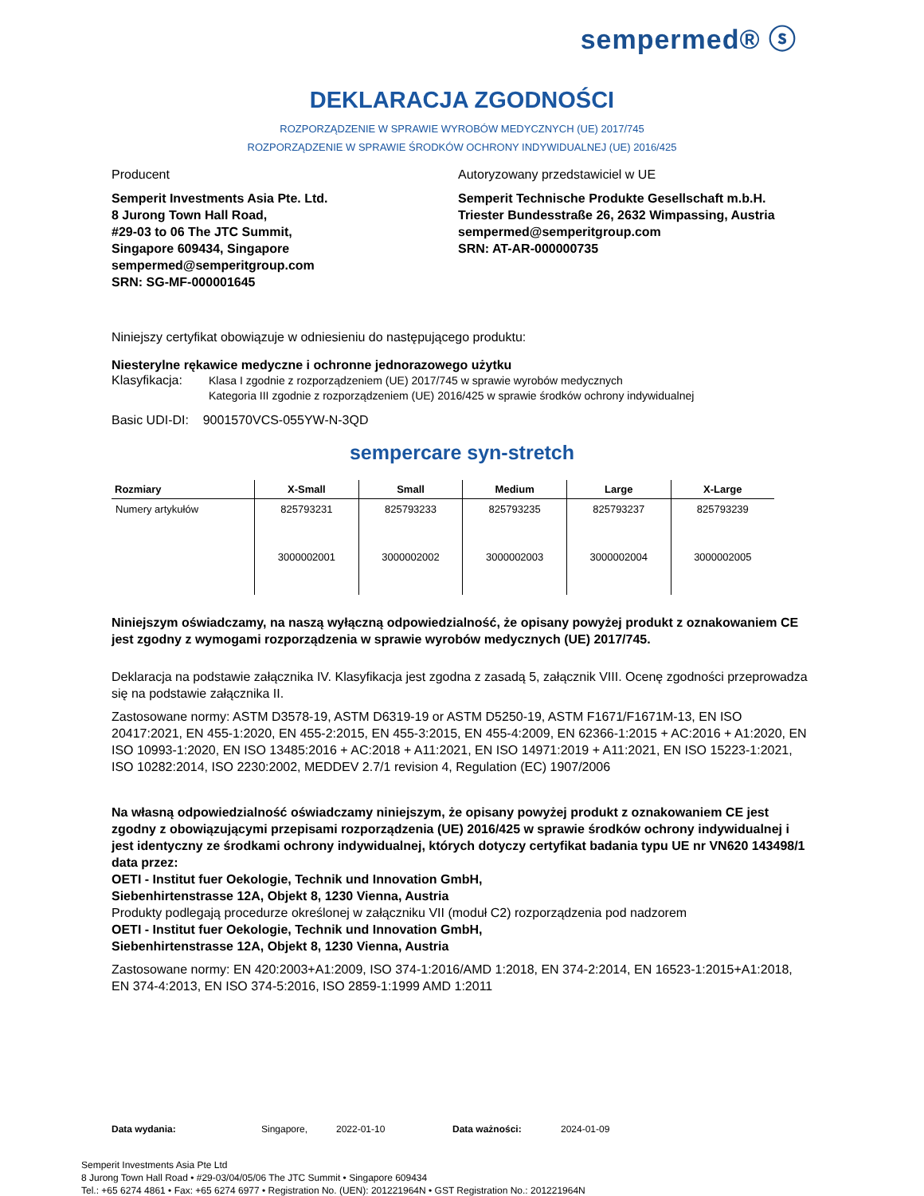sempermed® ⓢ
DEKLARACJA ZGODNOŚCI
ROZPORZĄDZENIE W SPRAWIE WYROBÓW MEDYCZNYCH (UE) 2017/745
ROZPORZĄDZENIE W SPRAWIE ŚRODKÓW OCHRONY INDYWIDUALNEJ (UE) 2016/425
Producent
Semperit Investments Asia Pte. Ltd.
8 Jurong Town Hall Road,
#29-03 to 06 The JTC Summit,
Singapore 609434, Singapore
sempermed@semperitgroup.com
SRN: SG-MF-000001645
Autoryzowany przedstawiciel w UE
Semperit Technische Produkte Gesellschaft m.b.H.
Triester Bundesstraße 26, 2632 Wimpassing, Austria
sempermed@semperitgroup.com
SRN: AT-AR-000000735
Niniejszy certyfikat obowiązuje w odniesieniu do następującego produktu:
Niesterylne rękawice medyczne i ochronne jednorazowego użytku
Klasyfikacja: Klasa I zgodnie z rozporządzeniem (UE) 2017/745 w sprawie wyrobów medycznych
Kategoria III zgodnie z rozporządzeniem (UE) 2016/425 w sprawie środków ochrony indywidualnej
Basic UDI-DI: 9001570VCS-055YW-N-3QD
sempercare syn-stretch
| Rozmiary | X-Small | Small | Medium | Large | X-Large |
| --- | --- | --- | --- | --- | --- |
| Numery artykułów | 825793231 | 825793233 | 825793235 | 825793237 | 825793239 |
| | 3000002001 | 3000002002 | 3000002003 | 3000002004 | 3000002005 |
Niniejszym oświadczamy, na naszą wyłączną odpowiedzialność, że opisany powyżej produkt z oznakowaniem CE jest zgodny z wymogami rozporządzenia w sprawie wyrobów medycznych (UE) 2017/745.
Deklaracja na podstawie załącznika IV. Klasyfikacja jest zgodna z zasadą 5, załącznik VIII. Ocenę zgodności przeprowadza się na podstawie załącznika II.
Zastosowane normy: ASTM D3578-19, ASTM D6319-19 or ASTM D5250-19, ASTM F1671/F1671M-13, EN ISO 20417:2021, EN 455-1:2020, EN 455-2:2015, EN 455-3:2015, EN 455-4:2009, EN 62366-1:2015 + AC:2016 + A1:2020, EN ISO 10993-1:2020, EN ISO 13485:2016 + AC:2018 + A11:2021, EN ISO 14971:2019 + A11:2021, EN ISO 15223-1:2021, ISO 10282:2014, ISO 2230:2002, MEDDEV 2.7/1 revision 4, Regulation (EC) 1907/2006
Na własną odpowiedzialność oświadczamy niniejszym, że opisany powyżej produkt z oznakowaniem CE jest zgodny z obowiązującymi przepisami rozporządzenia (UE) 2016/425 w sprawie środków ochrony indywidualnej i jest identyczny ze środkami ochrony indywidualnej, których dotyczy certyfikat badania typu UE nr VN620 143498/1 data przez:
OETI - Institut fuer Oekologie, Technik und Innovation GmbH,
Siebenhirtenstrasse 12A, Objekt 8, 1230 Vienna, Austria
Produkty podlegają procedurze określonej w załączniku VII (moduł C2) rozporządzenia pod nadzorem
OETI - Institut fuer Oekologie, Technik und Innovation GmbH,
Siebenhirtenstrasse 12A, Objekt 8, 1230 Vienna, Austria
Zastosowane normy: EN 420:2003+A1:2009, ISO 374-1:2016/AMD 1:2018, EN 374-2:2014, EN 16523-1:2015+A1:2018, EN 374-4:2013, EN ISO 374-5:2016, ISO 2859-1:1999 AMD 1:2011
Data wydania: Singapore, 2022-01-10 Data ważności: 2024-01-09
Semperit Investments Asia Pte Ltd
8 Jurong Town Hall Road • #29-03/04/05/06 The JTC Summit • Singapore 609434
Tel.: +65 6274 4861 • Fax: +65 6274 6977 • Registration No. (UEN): 201221964N • GST Registration No.: 201221964N